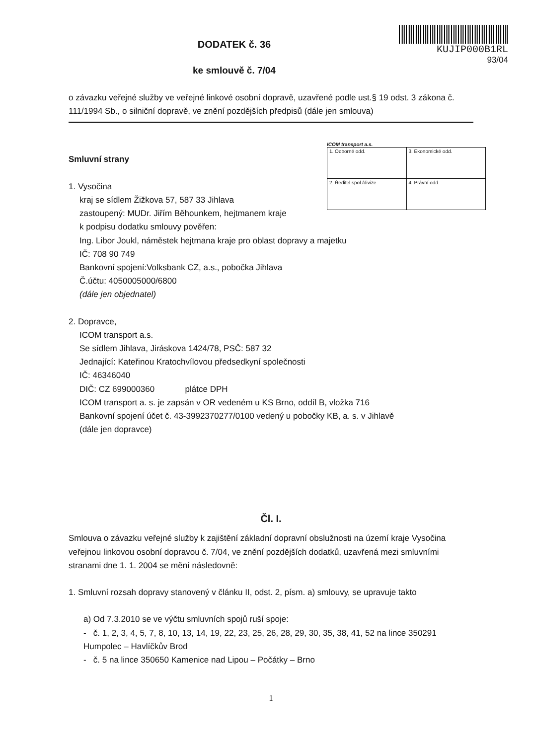DODATEK č. 36
ke smlouvě č. 7/04
KUJIP000B1RL
93/04
o závazku veřejné služby ve veřejné linkové osobní dopravě, uzavřené podle ust.§ 19 odst. 3 zákona č. 111/1994 Sb., o silniční dopravě, ve znění pozdějších předpisů (dále jen smlouva)
ICOM transport a.s.
| 1. Odborné odd. | 3. Ekonomické odd. |
| 2. Ředitel spol./divize | 4. Právní odd. |
Smluvní strany
1. Vysočina
kraj se sídlem Žižkova 57, 587 33 Jihlava
zastoupený: MUDr. Jiřím Běhounkem, hejtmanem kraje
k podpisu dodatku smlouvy pověřen:
Ing. Libor Joukl, náměstek hejtmana kraje pro oblast dopravy a majetku
IČ: 708 90 749
Bankovní spojení:Volksbank CZ, a.s., pobočka Jihlava
Č.účtu: 4050005000/6800
(dále jen objednatel)
2. Dopravce,
ICOM transport a.s.
Se sídlem Jihlava, Jiráskova 1424/78, PSČ: 587 32
Jednající: Kateřinou Kratochvílovou předsedkyní společnosti
IČ: 46346040
DIČ: CZ 699000360 plátce DPH
ICOM transport a. s. je zapsán v OR vedeném u KS Brno, oddíl B, vložka 716
Bankovní spojení účet č. 43-3992370277/0100 vedený u pobočky KB, a. s. v Jihlavě
(dále jen dopravce)
Čl. I.
Smlouva o závazku veřejné služby k zajištění základní dopravní obslužnosti na území kraje Vysočina veřejnou linkovou osobní dopravou č. 7/04, ve znění pozdějších dodatků, uzavřená mezi smluvními stranami dne 1. 1. 2004 se mění následovně:
1. Smluvní rozsah dopravy stanovený v článku II, odst. 2, písm. a) smlouvy, se upravuje takto
a) Od 7.3.2010 se ve výčtu smluvních spojů ruší spoje:
- č. 1, 2, 3, 4, 5, 7, 8, 10, 13, 14, 19, 22, 23, 25, 26, 28, 29, 30, 35, 38, 41, 52 na lince 350291 Humpolec – Havlíčkův Brod
- č. 5 na lince 350650 Kamenice nad Lipou – Počátky – Brno
1